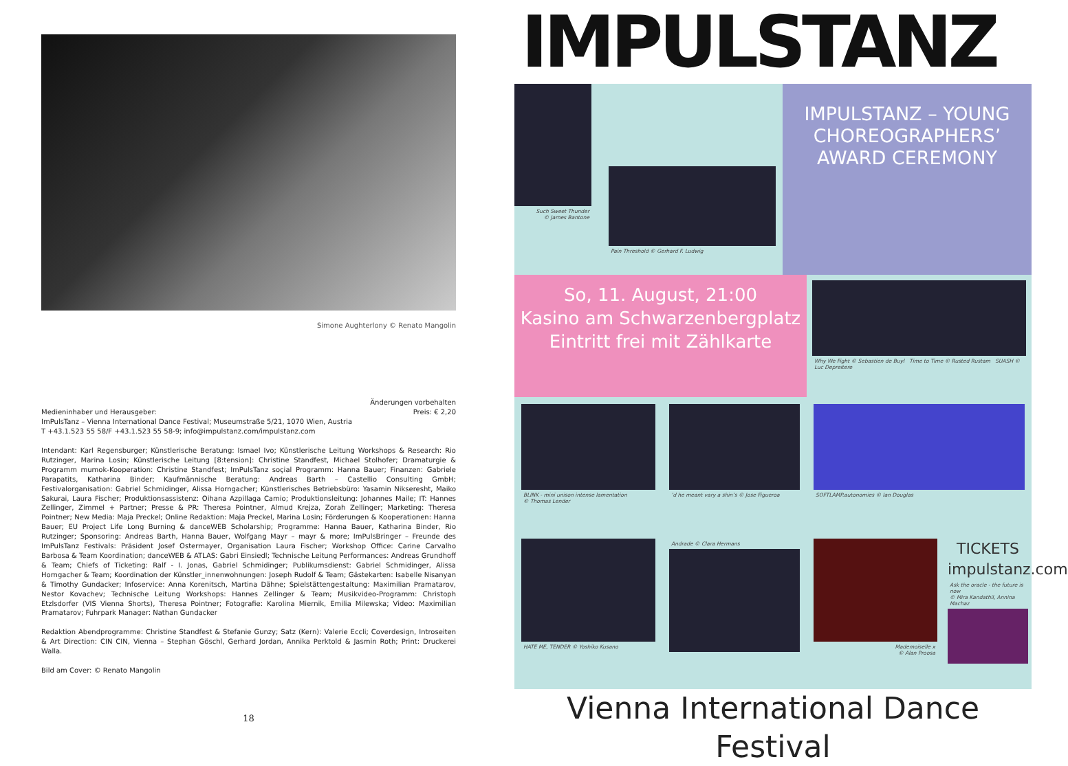Simone Aughterlony © Renato Mangolin
Medieninhaber und Herausgeber:
ImPulsTanz – Vienna International Dance Festival; Museumstraße 5/21, 1070 Wien, Austria
T +43.1.523 55 58/F +43.1.523 55 58-9; info@impulstanz.com/impulstanz.com
Änderungen vorbehalten
Preis: € 2,20
Intendant: Karl Regensburger; Künstlerische Beratung: Ismael Ivo; Künstlerische Leitung Workshops & Research: Rio Rutzinger, Marina Losin; Künstlerische Leitung [8:tension]: Christine Standfest, Michael Stolhofer; Dramaturgie & Programm mumok-Kooperation: Christine Standfest; ImPulsTanz soçial Programm: Hanna Bauer; Finanzen: Gabriele Parapatits, Katharina Binder; Kaufmännische Beratung: Andreas Barth – Castellio Consulting GmbH; Festivalorganisation: Gabriel Schmidinger, Alissa Horngacher; Künstlerisches Betriebsbüro: Yasamin Nikseresht, Maiko Sakurai, Laura Fischer; Produktionsassistenz: Oihana Azpillaga Camio; Produktionsleitung: Johannes Maile; IT: Hannes Zellinger, Zimmel + Partner; Presse & PR: Theresa Pointner, Almud Krejza, Zorah Zellinger; Marketing: Theresa Pointner; New Media: Maja Preckel; Online Redaktion: Maja Preckel, Marina Losin; Förderungen & Kooperationen: Hanna Bauer; EU Project Life Long Burning & danceWEB Scholarship; Programme: Hanna Bauer, Katharina Binder, Rio Rutzinger; Sponsoring: Andreas Barth, Hanna Bauer, Wolfgang Mayr – mayr & more; ImPulsBringer – Freunde des ImPulsTanz Festivals: Präsident Josef Ostermayer, Organisation Laura Fischer; Workshop Office: Carine Carvalho Barbosa & Team Koordination; danceWEB & ATLAS: Gabri Einsiedl; Technische Leitung Performances: Andreas Grundhoff & Team; Chiefs of Ticketing: Ralf - I. Jonas, Gabriel Schmidinger; Publikumsdienst: Gabriel Schmidinger, Alissa Horngacher & Team; Koordination der Künstler_innenwohnungen: Joseph Rudolf & Team; Gästekarten: Isabelle Nisanyan & Timothy Gundacker; Infoservice: Anna Korenitsch, Martina Dähne; Spielstättengestaltung: Maximilian Pramatarov, Nestor Kovachev; Technische Leitung Workshops: Hannes Zellinger & Team; Musikvideo-Programm: Christoph Etzlsdorfer (VIS Vienna Shorts), Theresa Pointner; Fotografie: Karolina Miernik, Emilia Milewska; Video: Maximilian Pramatarov; Fuhrpark Manager: Nathan Gundacker
Redaktion Abendprogramme: Christine Standfest & Stefanie Gunzy; Satz (Kern): Valerie Eccli; Coverdesign, Introseiten & Art Direction: CIN CIN, Vienna – Stephan Göschl, Gerhard Jordan, Annika Perktold & Jasmin Roth; Print: Druckerei Walla.
Bild am Cover: © Renato Mangolin
18
IMPULSTANZ
Such Sweet Thunder
© James Bantone
Pain Threshold © Gerhard F. Ludwig
IMPULSTANZ – YOUNG CHOREOGRAPHERS’ AWARD CEREMONY
So, 11. August, 21:00
Kasino am Schwarzenbergplatz
Eintritt frei mit Zählkarte
Why We Fight © Sebastien de Buyl Time to Time © Rusted Rustam SUASH © Luc Depreitere
BLINK - mini unison intense lamentation
© Thomas Lender
’d he meant vary a shin’s © Jose Figueroa
SOFTLAMP.autonomies © Ian Douglas
HATE ME, TENDER © Yoshiko Kusano
Andrade © Clara Hermans
Mademoiselle x
© Alan Proosa
TICKETS
impulstanz.com
Ask the oracle - the future is now
© Mira Kandathil, Annina Machaz
Vienna International Dance Festival